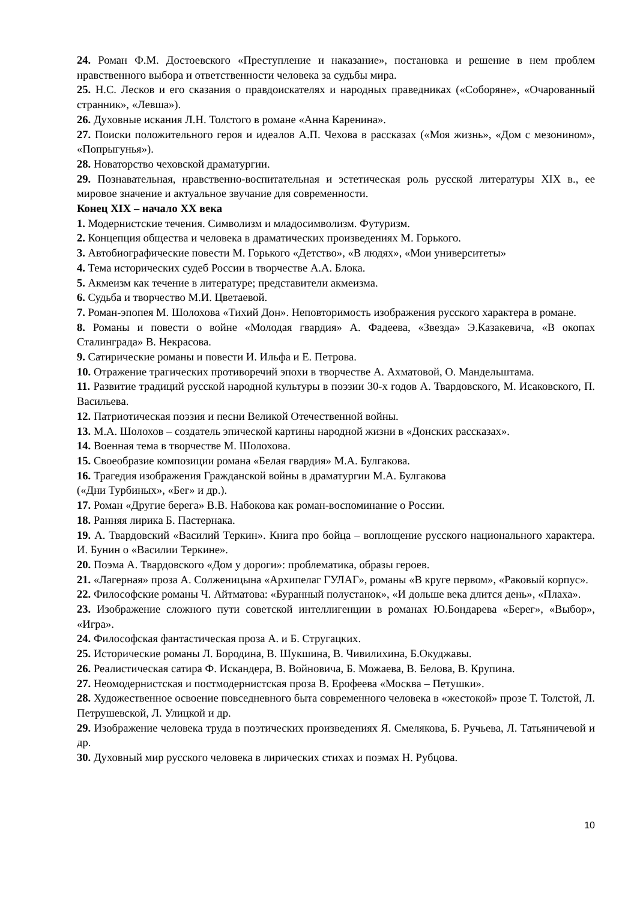24. Роман Ф.М. Достоевского «Преступление и наказание», постановка и решение в нем проблем нравственного выбора и ответственности человека за судьбы мира.
25. Н.С. Лесков и его сказания о правдоискателях и народных праведниках («Соборяне», «Очарованный странник», «Левша»).
26. Духовные искания Л.Н. Толстого в романе «Анна Каренина».
27. Поиски положительного героя и идеалов А.П. Чехова в рассказах («Моя жизнь», «Дом с мезонином», «Попрыгунья»).
28. Новаторство чеховской драматургии.
29. Познавательная, нравственно-воспитательная и эстетическая роль русской литературы XIX в., ее мировое значение и актуальное звучание для современности.
Конец XIX – начало XX века
1. Модернистские течения. Символизм и младосимволизм. Футуризм.
2. Концепция общества и человека в драматических произведениях М. Горького.
3. Автобиографические повести М. Горького «Детство», «В людях», «Мои университеты»
4. Тема исторических судеб России в творчестве А.А. Блока.
5. Акмеизм как течение в литературе; представители акмеизма.
6. Судьба и творчество М.И. Цветаевой.
7. Роман-эпопея М. Шолохова «Тихий Дон». Неповторимость изображения русского характера в романе.
8. Романы и повести о войне «Молодая гвардия» А. Фадеева, «Звезда» Э.Казакевича, «В окопах Сталинграда» В. Некрасова.
9. Сатирические романы и повести И. Ильфа и Е. Петрова.
10. Отражение трагических противоречий эпохи в творчестве А. Ахматовой, О. Мандельштама.
11. Развитие традиций русской народной культуры в поэзии 30-х годов А. Твардовского, М. Исаковского, П. Васильева.
12. Патриотическая поэзия и песни Великой Отечественной войны.
13. М.А. Шолохов – создатель эпической картины народной жизни в «Донских рассказах».
14. Военная тема в творчестве М. Шолохова.
15. Своеобразие композиции романа «Белая гвардия» М.А. Булгакова.
16. Трагедия изображения Гражданской войны в драматургии М.А. Булгакова
(«Дни Турбиных», «Бег» и др.).
17. Роман «Другие берега» В.В. Набокова как роман-воспоминание о России.
18. Ранняя лирика Б. Пастернака.
19. А. Твардовский «Василий Теркин». Книга про бойца – воплощение русского национального характера. И. Бунин о «Василии Теркине».
20. Поэма А. Твардовского «Дом у дороги»: проблематика, образы героев.
21. «Лагерная» проза А. Солженицына «Архипелаг ГУЛАГ», романы «В круге первом», «Раковый корпус».
22. Философские романы Ч. Айтматова: «Буранный полустанок», «И дольше века длится день», «Плаха».
23. Изображение сложного пути советской интеллигенции в романах Ю.Бондарева «Берег», «Выбор», «Игра».
24. Философская фантастическая проза А. и Б. Стругацких.
25. Исторические романы Л. Бородина, В. Шукшина, В. Чивилихина, Б.Окуджавы.
26. Реалистическая сатира Ф. Искандера, В. Войновича, Б. Можаева, В. Белова, В. Крупина.
27. Неомодернистская и постмодернистская проза В. Ерофеева «Москва – Петушки».
28. Художественное освоение повседневного быта современного человека в «жестокой» прозе Т. Толстой, Л. Петрушевской, Л. Улицкой и др.
29. Изображение человека труда в поэтических произведениях Я. Смелякова, Б. Ручьева, Л. Татьяничевой и др.
30. Духовный мир русского человека в лирических стихах и поэмах Н. Рубцова.
10